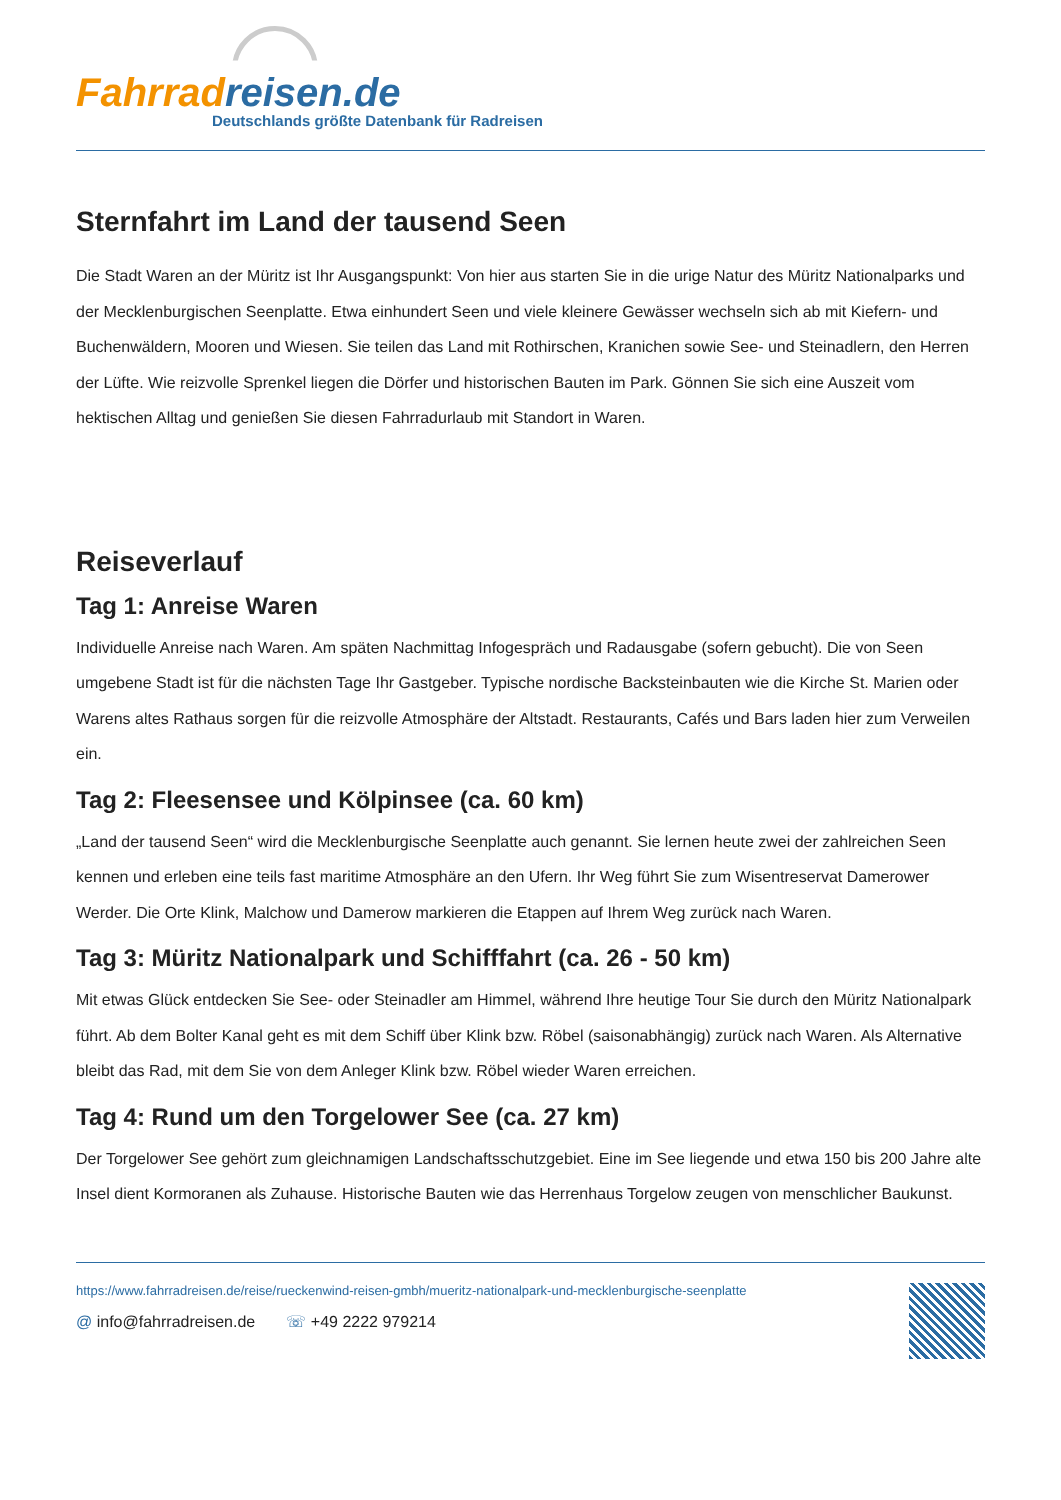Fahrrad reisen.de
Deutschlands größte Datenbank für Radreisen
Sternfahrt im Land der tausend Seen
Die Stadt Waren an der Müritz ist Ihr Ausgangspunkt: Von hier aus starten Sie in die urige Natur des Müritz Nationalparks und der Mecklenburgischen Seenplatte. Etwa einhundert Seen und viele kleinere Gewässer wechseln sich ab mit Kiefern- und Buchenwäldern, Mooren und Wiesen. Sie teilen das Land mit Rothirschen, Kranichen sowie See- und Steinadlern, den Herren der Lüfte. Wie reizvolle Sprenkel liegen die Dörfer und historischen Bauten im Park. Gönnen Sie sich eine Auszeit vom hektischen Alltag und genießen Sie diesen Fahrradurlaub mit Standort in Waren.
Reiseverlauf
Tag 1: Anreise Waren
Individuelle Anreise nach Waren. Am späten Nachmittag Infogespräch und Radausgabe (sofern gebucht). Die von Seen umgebene Stadt ist für die nächsten Tage Ihr Gastgeber. Typische nordische Backsteinbauten wie die Kirche St. Marien oder Warens altes Rathaus sorgen für die reizvolle Atmosphäre der Altstadt. Restaurants, Cafés und Bars laden hier zum Verweilen ein.
Tag 2: Fleesensee und Kölpinsee (ca. 60 km)
„Land der tausend Seen“ wird die Mecklenburgische Seenplatte auch genannt. Sie lernen heute zwei der zahlreichen Seen kennen und erleben eine teils fast maritime Atmosphäre an den Ufern. Ihr Weg führt Sie zum Wisentreservat Damerower Werder. Die Orte Klink, Malchow und Damerow markieren die Etappen auf Ihrem Weg zurück nach Waren.
Tag 3: Müritz Nationalpark und Schifffahrt (ca. 26 - 50 km)
Mit etwas Glück entdecken Sie See- oder Steinadler am Himmel, während Ihre heutige Tour Sie durch den Müritz Nationalpark führt. Ab dem Bolter Kanal geht es mit dem Schiff über Klink bzw. Röbel (saisonabhängig) zurück nach Waren. Als Alternative bleibt das Rad, mit dem Sie von dem Anleger Klink bzw. Röbel wieder Waren erreichen.
Tag 4: Rund um den Torgelower See (ca. 27 km)
Der Torgelower See gehört zum gleichnamigen Landschaftsschutzgebiet. Eine im See liegende und etwa 150 bis 200 Jahre alte Insel dient Kormoranen als Zuhause. Historische Bauten wie das Herrenhaus Torgelow zeugen von menschlicher Baukunst.
https://www.fahrradreisen.de/reise/rueckenwind-reisen-gmbh/mueritz-nationalpark-und-mecklenburgische-seenplatte
@ info@fahrradreisen.de ☏ +49 2222 979214